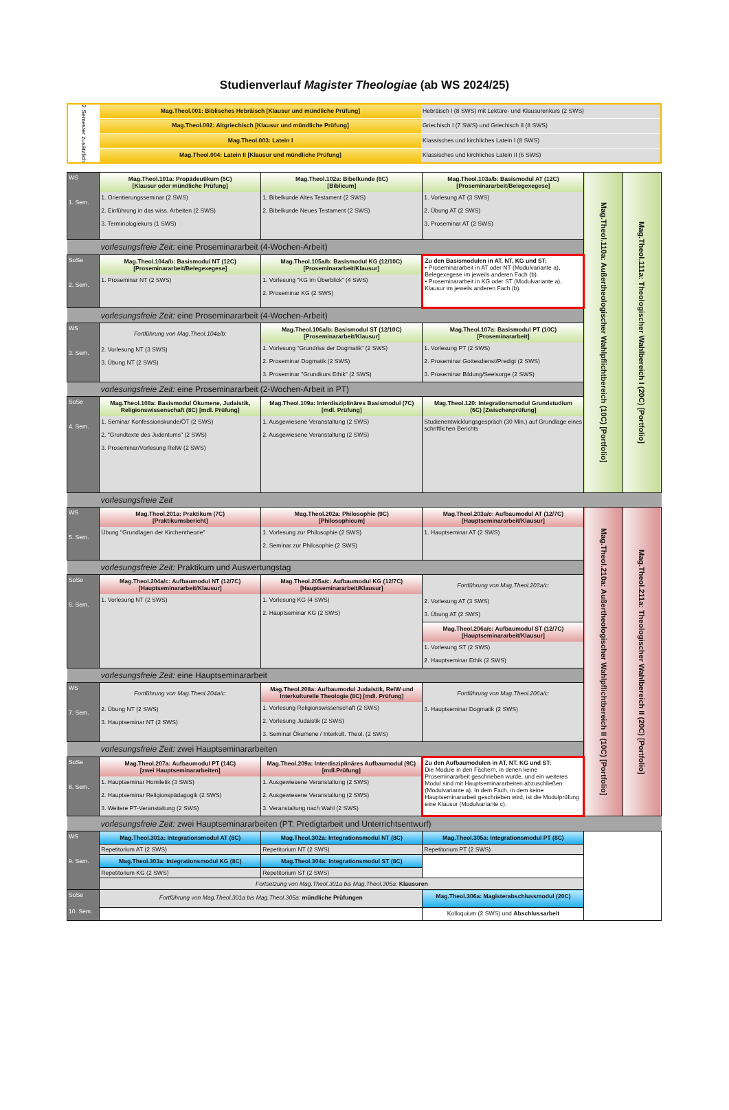Studienverlauf Magister Theologiae (ab WS 2024/25)
| 2 Semester zusätzlich | Mag.Theol.001: Biblisches Hebräisch [Klausur und mündliche Prüfung] | Hebräisch I (8 SWS) mit Lektüre- und Klausurenkurs (2 SWS) |
| | Mag.Theol.002: Altgriechisch [Klausur und mündliche Prüfung] | Griechisch I (7 SWS) und Griechisch II (8 SWS) |
| | Mag.Theol.003: Latein I | Klassisches und kirchliches Latein I (8 SWS) |
| | Mag.Theol.004: Latein II [Klausur und mündliche Prüfung] | Klassisches und kirchliches Latein II (6 SWS) |
| WS 1. Sem. | Mag.Theol.101a: Propädeutikum (5C) [Klausur oder mündliche Prüfung] 1. Orientierungsseminar (2 SWS) 2. Einführung in das wiss. Arbeiten (2 SWS) 3. Terminologiekurs (1 SWS) | Mag.Theol.102a: Bibelkunde (8C) [Biblicum] 1. Bibelkunde Altes Testament (2 SWS) 2. Bibelkunde Neues Testament (2 SWS) | Mag.Theol.103a/b: Basismodul AT (12C) [Proseminararbeit/Belegexegese] 1. Vorlesung AT (3 SWS) 2. Übung AT (2 SWS) 3. Proseminar AT (2 SWS) | Mag.Theol.110a: Außertheologischer Wahlpflichtbereich (10C) [Portfolio] | Mag.Theol.111a: Theologischer Wahlbereich I (20C) [Portfolio] |
| | vorlesungsfreie Zeit: eine Proseminararbeit (4-Wochen-Arbeit) | | | | |
| SoSe 2. Sem. | Mag.Theol.104a/b: Basismodul NT (12C) [Proseminararbeit/Belegexegese] 1. Proseminar NT (2 SWS) | Mag.Theol.105a/b: Basismodul KG (12/10C) [Proseminararbeit/Klausur] 1. Vorlesung "KG im Überblick" (4 SWS) 2. Proseminar KG (2 SWS) | Zu den Basismodulen in AT, NT, KG und ST: • Proseminararbeit in AT oder NT (Modulvariante a), Belegexegese im jeweils anderen Fach (b). • Proseminararbeit in KG oder ST (Modulvariante a), Klausur im jeweils anderen Fach (b). | | |
| | vorlesungsfreie Zeit: eine Proseminararbeit (4-Wochen-Arbeit) | | | | |
| WS 3. Sem. | Fortführung von Mag.Theol.104a/b: 2. Vorlesung NT (3 SWS) 3. Übung NT (2 SWS) | Mag.Theol.106a/b: Basismodul ST (12/10C) [Proseminararbeit/Klausur] 1. Vorlesung "Grundriss der Dogmatik" (2 SWS) 2. Proseminar Dogmatik (2 SWS) 3. Proseminar "Grundkurs Ethik" (2 SWS) | Mag.Theol.107a: Basismodul PT (10C) [Proseminararbeit] 1. Vorlesung PT (2 SWS) 2. Proseminar Gottesdienst/Predigt (2 SWS) 3. Proseminar Bildung/Seelsorge (2 SWS) | | |
| | vorlesungsfreie Zeit: eine Proseminararbeit (2-Wochen-Arbeit in PT) | | | | |
| SoSe 4. Sem. | Mag.Theol.108a: Basismodul Ökumene, Judaistik, Religionswissenschaft (8C) [mdl. Prüfung] 1. Seminar Konfessionskunde/ÖT (2 SWS) 2. "Grundtexte des Judentums" (2 SWS) 3. Proseminar/Vorlesung RelW (2 SWS) | Mag.Theol.109a: Interdisziplinäres Basismodul (7C) [mdl. Prüfung] 1. Ausgewiesene Veranstaltung (2 SWS) 2. Ausgewiesene Veranstaltung (2 SWS) | Mag.Theol.120: Integrationsmodul Grundstudium (6C) [Zwischenprüfung] Studienentwicklungsgespräch (30 Min.) auf Grundlage eines schriftlichen Berichts | | |
| | vorlesungsfreie Zeit | | | | |
| WS 5. Sem. | Mag.Theol.201a: Praktikum (7C) [Praktikumsbericht] Übung "Grundlagen der Kirchentheorie" | Mag.Theol.202a: Philosophie (9C) [Philosophicum] 1. Vorlesung zur Philosophie (2 SWS) 2. Seminar zur Philosophie (2 SWS) | Mag.Theol.203a/c: Aufbaumodul AT (12/7C) [Hauptseminararbeit/Klausur] 1. Hauptseminar AT (2 SWS) | Mag.Theol.210a: Außertheologischer Wahlpflichtbereich II (10C) [Portfolio] | Mag.Theol.211a: Theologischer Wahlbereich II (20C) [Portfolio] |
| | vorlesungsfreie Zeit: Praktikum und Auswertungstag | | | | |
| SoSe 6. Sem. | Mag.Theol.204a/c: Aufbaumodul NT (12/7C) [Hauptseminararbeit/Klausur] 1. Vorlesung NT (2 SWS) | Mag.Theol.205a/c: Aufbaumodul KG (12/7C) [Hauptseminararbeit/Klausur] 1. Vorlesung KG (4 SWS) 2. Hauptseminar KG (2 SWS) | Fortführung von Mag.Theol.203a/c: 2. Vorlesung AT (3 SWS) 3. Übung AT (2 SWS) Mag.Theol.206a/c: Aufbaumodul ST (12/7C) [Hauptseminararbeit/Klausur] 1. Vorlesung ST (2 SWS) 2. Hauptseminar Ethik (2 SWS) | | |
| | vorlesungsfreie Zeit: eine Hauptseminararbeit | | | | |
| WS 7. Sem. | Fortführung von Mag.Theol.204a/c: 2. Übung NT (2 SWS) 3. Hauptseminar NT (2 SWS) | Mag.Theol.208a: Aufbaumodul Judaistik, RelW und Interkulturelle Theologie (8C) [mdl. Prüfung] 1. Vorlesung Religionswissenschaft (2 SWS) 2. Vorlesung Judaistik (2 SWS) 3. Seminar Ökumene / Interkult. Theol. (2 SWS) | Fortführung von Mag.Theol.206a/c: 3. Hauptseminar Dogmatik (2 SWS) | | |
| | vorlesungsfreie Zeit: zwei Hauptseminararbeiten | | | | |
| SoSe 8. Sem. | Mag.Theol.207a: Aufbaumodul PT (14C) [zwei Hauptseminararbeiten] 1. Hauptseminar Homiletik (3 SWS) 2. Hauptseminar Religionspädagogik (2 SWS) 3. Weitere PT-Veranstaltung (2 SWS) | Mag.Theol.209a: Interdisziplinäres Aufbaumodul (9C) [mdl.Prüfung] 1. Ausgewiesene Veranstaltung (2 SWS) 2. Ausgewiesene Veranstaltung (2 SWS) 3. Veranstaltung nach Wahl (2 SWS) | Zu den Aufbaumodulen in AT, NT, KG und ST: Die Module in den Fächern, in denen keine Proseminararbeit geschrieben wurde, und ein weiteres Modul sind mit Hauptseminararbeiten abzuschließen (Modulvariante a). In dem Fach, in dem keine Hauptseminararbeit geschrieben wird, ist die Modulprüfung eine Klausur (Modulvariante c). | | |
| | vorlesungsfreie Zeit: zwei Hauptseminararbeiten (PT: Predigtarbeit und Unterrichtsentwurf) | | | | |
| WS 9. Sem. | Mag.Theol.301a: Integrationsmodul AT (8C) Repetitorium AT (2 SWS) | Mag.Theol.302a: Integrationsmodul NT (8C) Repetitorium NT (2 SWS) | Mag.Theol.305a: Integrationsmodul PT (8C) Repetitorium PT (2 SWS) | | |
| | Mag.Theol.303a: Integrationsmodul KG (8C) Repetitorium KG (2 SWS) | Mag.Theol.304a: Integrationsmodul ST (8C) Repetitorium ST (2 SWS) | | | |
| | Fortsetzung von Mag.Theol.301a bis Mag.Theol.305a: Klausuren | | | | |
| SoSe 10. Sem. | Fortführung von Mag.Theol.301a bis Mag.Theol.305a: mündliche Prüfungen | | Mag.Theol.306a: Magisterabschlussmodul (20C) | | |
| | | | Kolloquium (2 SWS) und Abschlussarbeit | | |